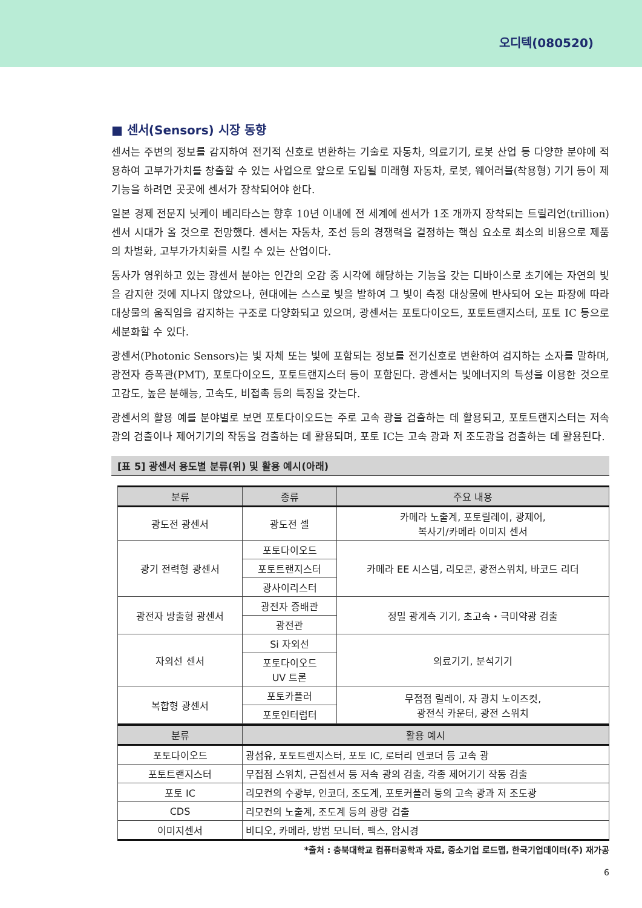오디텍(080520)
■ 센서(Sensors) 시장 동향
센서는 주변의 정보를 감지하여 전기적 신호로 변환하는 기술로 자동차, 의료기기, 로봇 산업 등 다양한 분야에 적용하여 고부가가치를 창출할 수 있는 사업으로 앞으로 도입될 미래형 자동차, 로봇, 웨어러블(착용형) 기기 등이 제 기능을 하려면 곳곳에 센서가 장착되어야 한다.
일본 경제 전문지 닛케이 베리타스는 향후 10년 이내에 전 세계에 센서가 1조 개까지 장착되는 트릴리언(trillion) 센서 시대가 올 것으로 전망했다. 센서는 자동차, 조선 등의 경쟁력을 결정하는 핵심 요소로 최소의 비용으로 제품의 차별화, 고부가가치화를 시킬 수 있는 산업이다.
동사가 영위하고 있는 광센서 분야는 인간의 오감 중 시각에 해당하는 기능을 갖는 디바이스로 초기에는 자연의 빛을 감지한 것에 지나지 않았으나, 현대에는 스스로 빛을 발하여 그 빛이 측정 대상물에 반사되어 오는 파장에 따라 대상물의 움직임을 감지하는 구조로 다양화되고 있으며, 광센서는 포토다이오드, 포토트랜지스터, 포토 IC 등으로 세분화할 수 있다.
광센서(Photonic Sensors)는 빛 자체 또는 빛에 포함되는 정보를 전기신호로 변환하여 검지하는 소자를 말하며, 광전자 증폭관(PMT), 포토다이오드, 포토트랜지스터 등이 포함된다. 광센서는 빛에너지의 특성을 이용한 것으로 고감도, 높은 분해능, 고속도, 비접촉 등의 특징을 갖는다.
광센서의 활용 예를 분야별로 보면 포토다이오드는 주로 고속 광을 검출하는 데 활용되고, 포토트랜지스터는 저속 광의 검출이나 제어기기의 작동을 검출하는 데 활용되며, 포토 IC는 고속 광과 저 조도광을 검출하는 데 활용된다.
[표 5] 광센서 용도별 분류(위) 및 활용 예시(아래)
| 분류 | 종류 | 주요 내용 |
| --- | --- | --- |
| 광도전 광센서 | 광도전 셀 | 카메라 노출계, 포토릴레이, 광제어, 복사기/카메라 이미지 센서 |
| 광기 전력형 광센서 | 포토다이오드 | 카메라 EE 시스템, 리모콘, 광전스위치, 바코드 리더 |
| | 포토트랜지스터 | |
| | 광사이리스터 | |
| 광전자 방출형 광센서 | 광전자 증배관 | 정밀 광계측 기기, 초고속・극미약광 검출 |
| | 광전관 | |
| 자외선 센서 | Si 자외선 | 의료기기, 분석기기 |
| | 포토다이오드 UV 트론 | |
| 복합형 광센서 | 포토카플러 | 무접점 릴레이, 자 광치 노이즈컷, 광전식 카운터, 광전 스위치 |
| | 포토인터럽터 | |
| 분류 | 활용 예시 |
| --- | --- |
| 포토다이오드 | 광섬유, 포토트랜지스터, 포토 IC, 로터리 엔코더 등 고속 광 |
| 포토트랜지스터 | 무접점 스위치, 근접센서 등 저속 광의 검출, 각종 제어기기 작동 검출 |
| 포토 IC | 리모컨의 수광부, 인코더, 조도계, 포토커플러 등의 고속 광과 저 조도광 |
| CDS | 리모컨의 노출계, 조도계 등의 광량 검출 |
| 이미지센서 | 비디오, 카메라, 방범 모니터, 팩스, 암시경 |
*출처 : 충북대학교 컴퓨터공학과 자료, 중소기업 로드맵, 한국기업데이터(주) 재가공
6